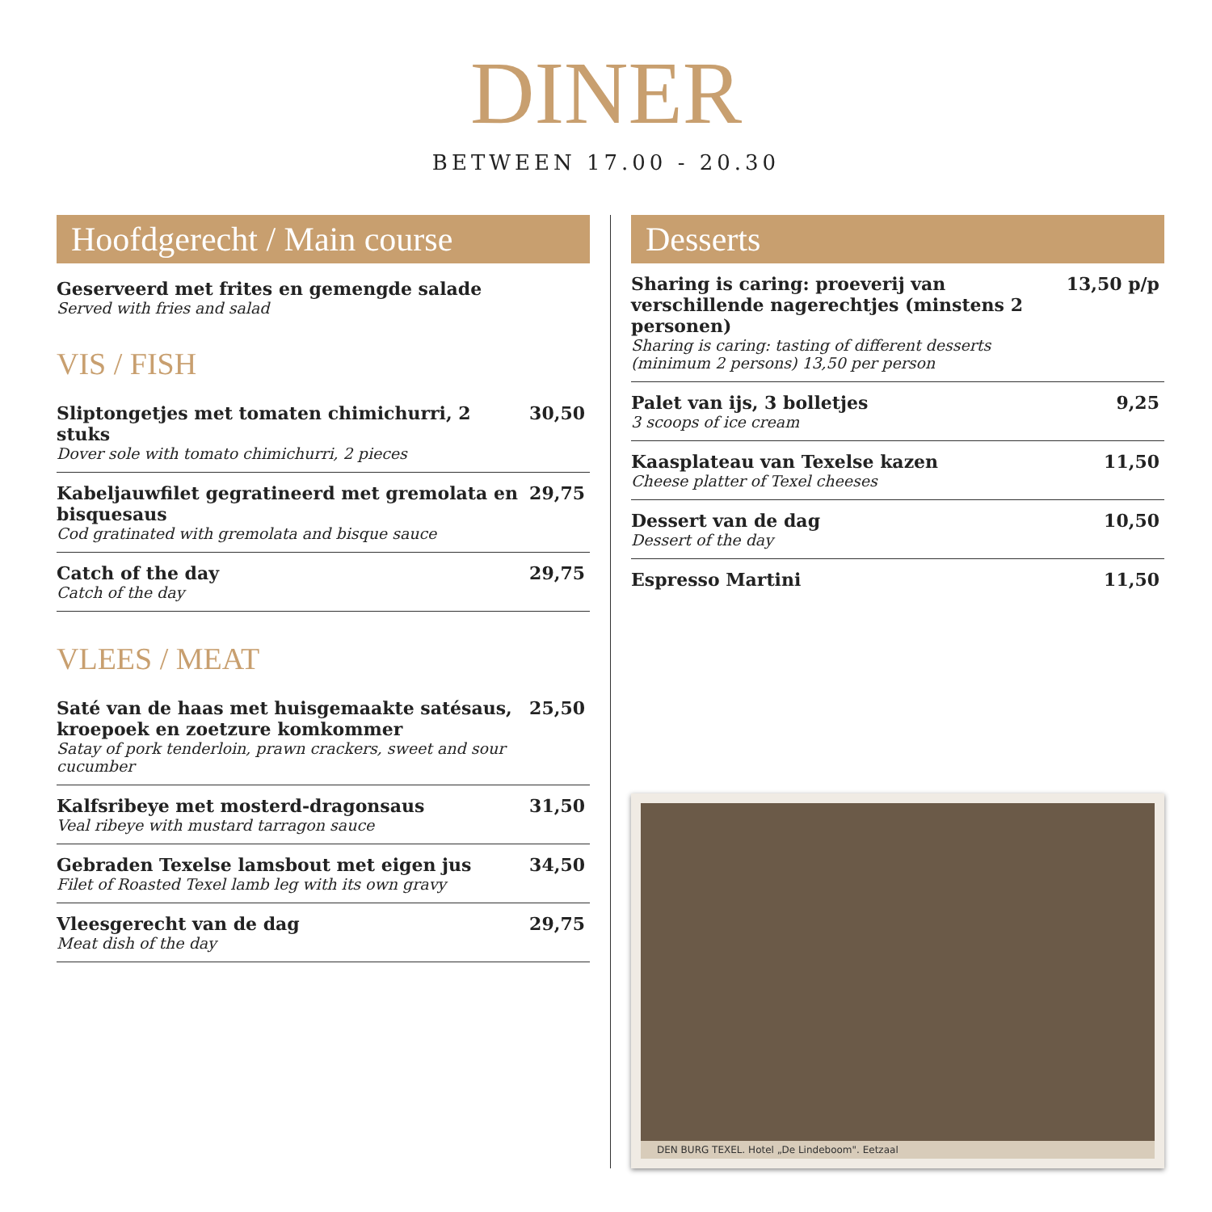DINER
BETWEEN 17.00 - 20.30
Hoofdgerecht / Main course
Geserveerd met frites en gemengde salade
Served with fries and salad
VIS / FISH
Sliptongetjes met tomaten chimichurri, 2 stuks
Dover sole with tomato chimichurri, 2 pieces
30,50
Kabeljauwfilet gegratineerd met gremolata en bisquesaus
Cod gratinated with gremolata and bisque sauce
29,75
Catch of the day
Catch of the day
29,75
VLEES / MEAT
Saté van de haas met huisgemaakte satésaus, kroepoek en zoetzure komkommer
Satay of pork tenderloin, prawn crackers, sweet and sour cucumber
25,50
Kalfsribeye met mosterd-dragonsaus
Veal ribeye with mustard tarragon sauce
31,50
Gebraden Texelse lamsbout met eigen jus
Filet of Roasted Texel lamb leg with its own gravy
34,50
Vleesgerecht van de dag
Meat dish of the day
29,75
Desserts
Sharing is caring: proeverij van verschillende nagerechtjes (minstens 2 personen)
Sharing is caring: tasting of different desserts (minimum 2 persons) 13,50 per person
13,50 p/p
Palet van ijs, 3 bolletjes
3 scoops of ice cream
9,25
Kaasplateau van Texelse kazen
Cheese platter of Texel cheeses
11,50
Dessert van de dag
Dessert of the day
10,50
Espresso Martini 11,50
DEN BURG TEXEL. Hotel „De Lindeboom". Eetzaal